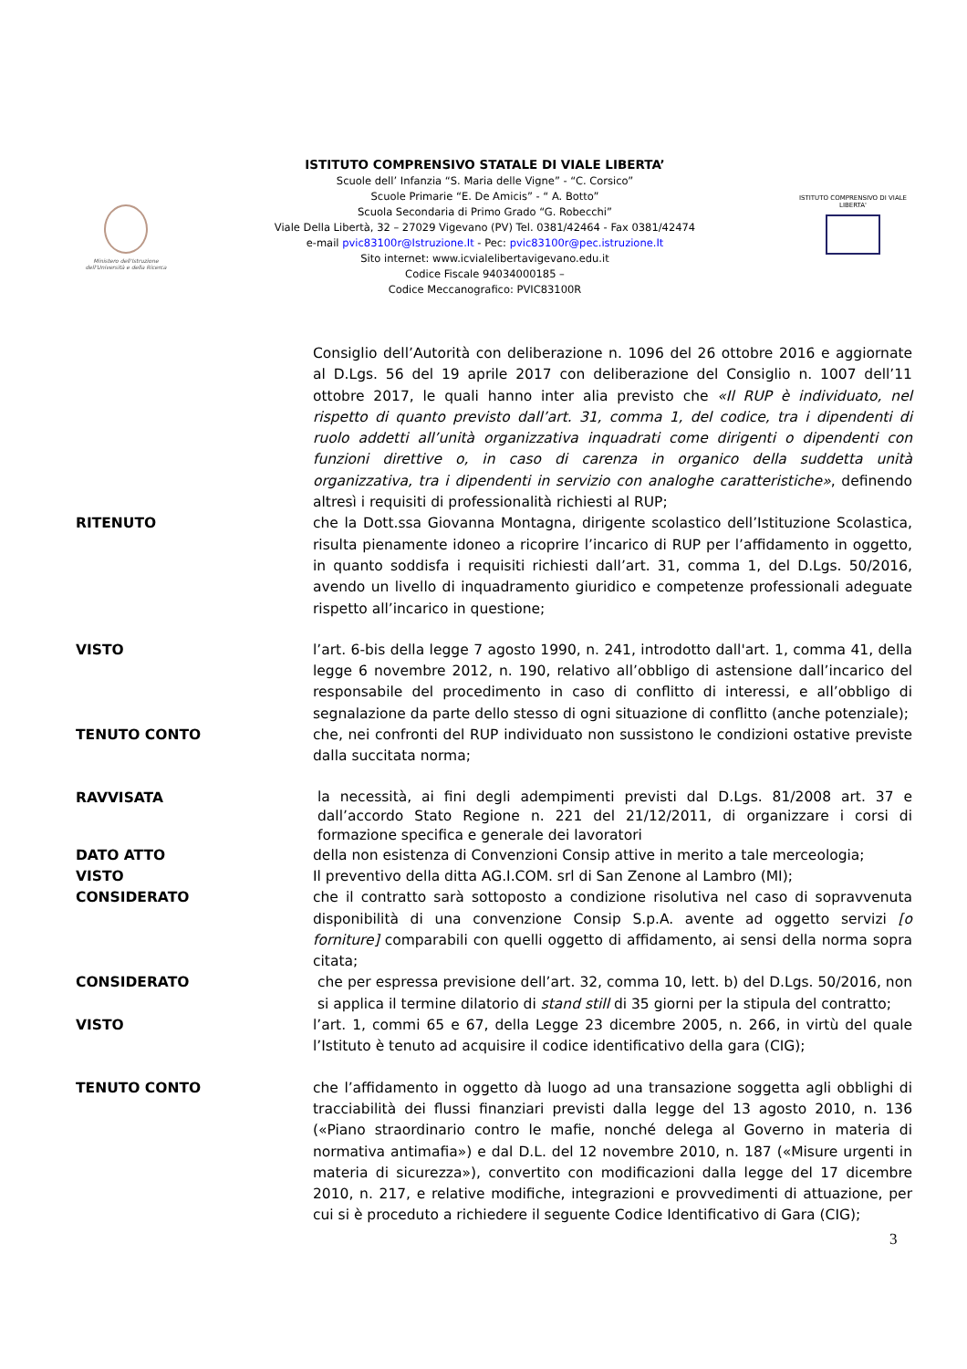Ministero dell'Istruzione dell'Università e della Ricerca
ISTITUTO COMPRENSIVO STATALE DI VIALE LIBERTA’
Scuole dell’ Infanzia “S. Maria delle Vigne” - “C. Corsico”
Scuole Primarie “E. De Amicis” - “ A. Botto”
Scuola Secondaria di Primo Grado “G. Robecchi”
Viale Della Libertà, 32 – 27029 Vigevano (PV) Tel. 0381/42464 - Fax 0381/42474
e-mail pvic83100r@Istruzione.It - Pec: pvic83100r@pec.istruzione.It
Sito internet: www.icvialelibertavigevano.edu.it
Codice Fiscale 94034000185 –
Codice Meccanografico: PVIC83100R
ISTITUTO COMPRENSIVO DI VIALE LIBERTA'
Consiglio dell’Autorità con deliberazione n. 1096 del 26 ottobre 2016 e aggiornate al D.Lgs. 56 del 19 aprile 2017 con deliberazione del Consiglio n. 1007 dell’11 ottobre 2017, le quali hanno inter alia previsto che «Il RUP è individuato, nel rispetto di quanto previsto dall’art. 31, comma 1, del codice, tra i dipendenti di ruolo addetti all’unità organizzativa inquadrati come dirigenti o dipendenti con funzioni direttive o, in caso di carenza in organico della suddetta unità organizzativa, tra i dipendenti in servizio con analoghe caratteristiche», definendo altresì i requisiti di professionalità richiesti al RUP;
RITENUTO che la Dott.ssa Giovanna Montagna, dirigente scolastico dell’Istituzione Scolastica, risulta pienamente idoneo a ricoprire l’incarico di RUP per l’affidamento in oggetto, in quanto soddisfa i requisiti richiesti dall’art. 31, comma 1, del D.Lgs. 50/2016, avendo un livello di inquadramento giuridico e competenze professionali adeguate rispetto all’incarico in questione;
VISTO l’art. 6-bis della legge 7 agosto 1990, n. 241, introdotto dall'art. 1, comma 41, della legge 6 novembre 2012, n. 190, relativo all’obbligo di astensione dall’incarico del responsabile del procedimento in caso di conflitto di interessi, e all’obbligo di segnalazione da parte dello stesso di ogni situazione di conflitto (anche potenziale);
TENUTO CONTO che, nei confronti del RUP individuato non sussistono le condizioni ostative previste dalla succitata norma;
RAVVISATA
la necessità, ai fini degli adempimenti previsti dal D.Lgs. 81/2008 art. 37 e dall’accordo Stato Regione n. 221 del 21/12/2011, di organizzare i corsi di formazione specifica e generale dei lavoratori
DATO ATTO della non esistenza di Convenzioni Consip attive in merito a tale merceologia;
VISTO Il preventivo della ditta AG.I.COM. srl di San Zenone al Lambro (MI);
CONSIDERATO che il contratto sarà sottoposto a condizione risolutiva nel caso di sopravvenuta disponibilità di una convenzione Consip S.p.A. avente ad oggetto servizi [o forniture] comparabili con quelli oggetto di affidamento, ai sensi della norma sopra citata;
CONSIDERATO che per espressa previsione dell’art. 32, comma 10, lett. b) del D.Lgs. 50/2016, non si applica il termine dilatorio di stand still di 35 giorni per la stipula del contratto;
VISTO l’art. 1, commi 65 e 67, della Legge 23 dicembre 2005, n. 266, in virtù del quale l’Istituto è tenuto ad acquisire il codice identificativo della gara (CIG);
TENUTO CONTO che l’affidamento in oggetto dà luogo ad una transazione soggetta agli obblighi di tracciabilità dei flussi finanziari previsti dalla legge del 13 agosto 2010, n. 136 («Piano straordinario contro le mafie, nonché delega al Governo in materia di normativa antimafia») e dal D.L. del 12 novembre 2010, n. 187 («Misure urgenti in materia di sicurezza»), convertito con modificazioni dalla legge del 17 dicembre 2010, n. 217, e relative modifiche, integrazioni e provvedimenti di attuazione, per cui si è proceduto a richiedere il seguente Codice Identificativo di Gara (CIG);
3